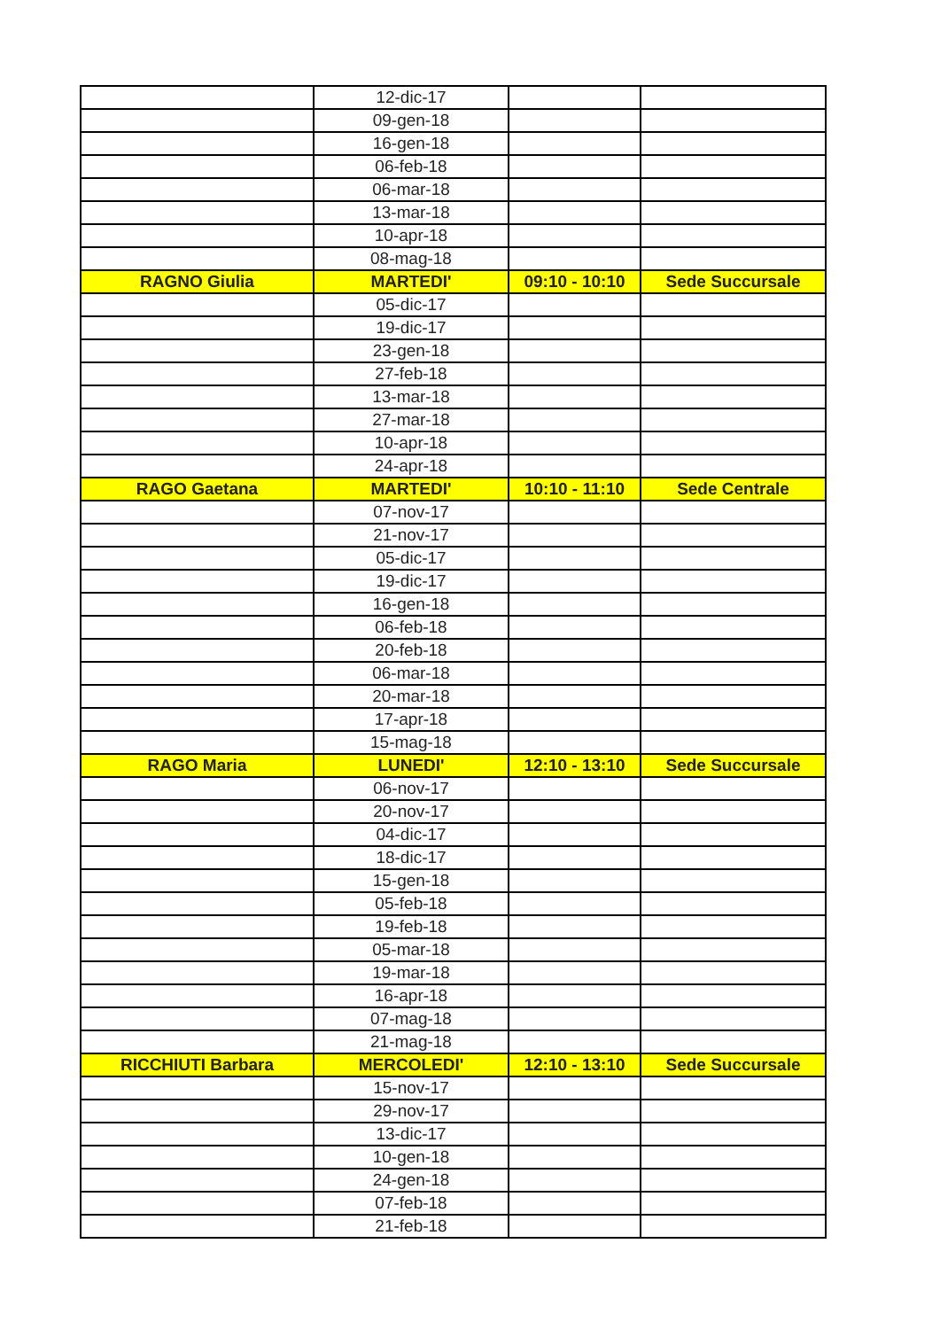| | 12-dic-17 | | |
| | 09-gen-18 | | |
| | 16-gen-18 | | |
| | 06-feb-18 | | |
| | 06-mar-18 | | |
| | 13-mar-18 | | |
| | 10-apr-18 | | |
| | 08-mag-18 | | |
| RAGNO Giulia | MARTEDI' | 09:10 - 10:10 | Sede Succursale |
| | 05-dic-17 | | |
| | 19-dic-17 | | |
| | 23-gen-18 | | |
| | 27-feb-18 | | |
| | 13-mar-18 | | |
| | 27-mar-18 | | |
| | 10-apr-18 | | |
| | 24-apr-18 | | |
| RAGO Gaetana | MARTEDI' | 10:10 - 11:10 | Sede Centrale |
| | 07-nov-17 | | |
| | 21-nov-17 | | |
| | 05-dic-17 | | |
| | 19-dic-17 | | |
| | 16-gen-18 | | |
| | 06-feb-18 | | |
| | 20-feb-18 | | |
| | 06-mar-18 | | |
| | 20-mar-18 | | |
| | 17-apr-18 | | |
| | 15-mag-18 | | |
| RAGO Maria | LUNEDI' | 12:10 - 13:10 | Sede Succursale |
| | 06-nov-17 | | |
| | 20-nov-17 | | |
| | 04-dic-17 | | |
| | 18-dic-17 | | |
| | 15-gen-18 | | |
| | 05-feb-18 | | |
| | 19-feb-18 | | |
| | 05-mar-18 | | |
| | 19-mar-18 | | |
| | 16-apr-18 | | |
| | 07-mag-18 | | |
| | 21-mag-18 | | |
| RICCHIUTI Barbara | MERCOLEDI' | 12:10 - 13:10 | Sede Succursale |
| | 15-nov-17 | | |
| | 29-nov-17 | | |
| | 13-dic-17 | | |
| | 10-gen-18 | | |
| | 24-gen-18 | | |
| | 07-feb-18 | | |
| | 21-feb-18 | | |